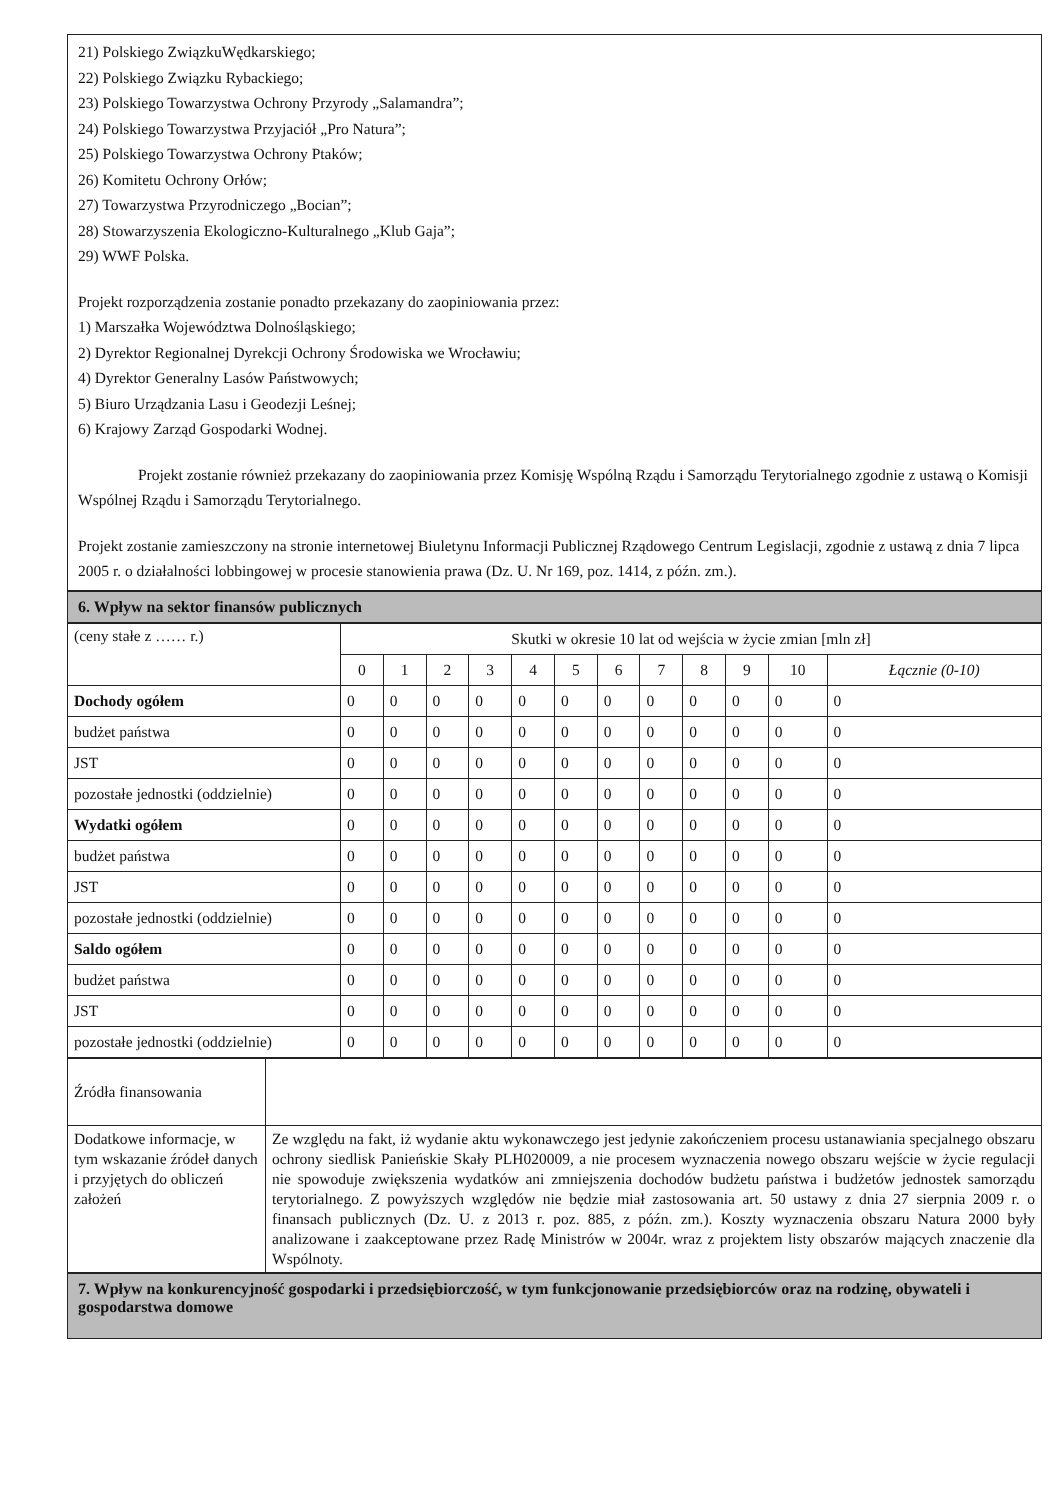21) Polskiego ZwiązkuWędkarskiego;
22) Polskiego Związku Rybackiego;
23) Polskiego Towarzystwa Ochrony Przyrody „Salamandra”;
24) Polskiego Towarzystwa Przyjaciół „Pro Natura”;
25) Polskiego Towarzystwa Ochrony Ptaków;
26) Komitetu Ochrony Orłów;
27) Towarzystwa Przyrodniczego „Bocian”;
28) Stowarzyszenia Ekologiczno-Kulturalnego „Klub Gaja”;
29) WWF Polska.
Projekt rozporządzenia zostanie ponadto przekazany do zaopiniowania przez:
1) Marszałka Województwa Dolnośląskiego;
2) Dyrektor Regionalnej Dyrekcji Ochrony Środowiska we Wrocławiu;
4) Dyrektor Generalny Lasów Państwowych;
5) Biuro Urządzania Lasu i Geodezji Leśnej;
6) Krajowy Zarząd Gospodarki Wodnej.
Projekt zostanie również przekazany do zaopiniowania przez Komisję Wspólną Rządu i Samorządu Terytorialnego zgodnie z ustawą o Komisji Wspólnej Rządu i Samorządu Terytorialnego.
Projekt zostanie zamieszczony na stronie internetowej Biuletynu Informacji Publicznej Rządowego Centrum Legislacji, zgodnie z ustawą z dnia 7 lipca 2005 r. o działalności lobbingowej w procesie stanowienia prawa (Dz. U. Nr 169, poz. 1414, z późn. zm.).
6. Wpływ na sektor finansów publicznych
| (ceny stałe z …… r.) | Skutki w okresie 10 lat od wejścia w życie zmian [mln zł] | | | | | | | | | | | |
| | 0 | 1 | 2 | 3 | 4 | 5 | 6 | 7 | 8 | 9 | 10 | Łącznie (0-10) |
| Dochody ogółem | 0 | 0 | 0 | 0 | 0 | 0 | 0 | 0 | 0 | 0 | 0 | 0 |
| budżet państwa | 0 | 0 | 0 | 0 | 0 | 0 | 0 | 0 | 0 | 0 | 0 | 0 |
| JST | 0 | 0 | 0 | 0 | 0 | 0 | 0 | 0 | 0 | 0 | 0 | 0 |
| pozostałe jednostki (oddzielnie) | 0 | 0 | 0 | 0 | 0 | 0 | 0 | 0 | 0 | 0 | 0 | 0 |
| Wydatki ogółem | 0 | 0 | 0 | 0 | 0 | 0 | 0 | 0 | 0 | 0 | 0 | 0 |
| budżet państwa | 0 | 0 | 0 | 0 | 0 | 0 | 0 | 0 | 0 | 0 | 0 | 0 |
| JST | 0 | 0 | 0 | 0 | 0 | 0 | 0 | 0 | 0 | 0 | 0 | 0 |
| pozostałe jednostki (oddzielnie) | 0 | 0 | 0 | 0 | 0 | 0 | 0 | 0 | 0 | 0 | 0 | 0 |
| Saldo ogółem | 0 | 0 | 0 | 0 | 0 | 0 | 0 | 0 | 0 | 0 | 0 | 0 |
| budżet państwa | 0 | 0 | 0 | 0 | 0 | 0 | 0 | 0 | 0 | 0 | 0 | 0 |
| JST | 0 | 0 | 0 | 0 | 0 | 0 | 0 | 0 | 0 | 0 | 0 | 0 |
| pozostałe jednostki (oddzielnie) | 0 | 0 | 0 | 0 | 0 | 0 | 0 | 0 | 0 | 0 | 0 | 0 |
| Źródła finansowania | |
| Dodatkowe informacje, w tym wskazanie źródeł danych i przyjętych do obliczeń założeń | Ze względu na fakt, iż wydanie aktu wykonawczego jest jedynie zakończeniem procesu ustanawiania specjalnego obszaru ochrony siedlisk Panieńskie Skały PLH020009, a nie procesem wyznaczenia nowego obszaru wejście w życie regulacji nie spowoduje zwiększenia wydatków ani zmniejszenia dochodów budżetu państwa i budżetów jednostek samorządu terytorialnego. Z powyższych względów nie będzie miał zastosowania art. 50 ustawy z dnia 27 sierpnia 2009 r. o finansach publicznych (Dz. U. z 2013 r. poz. 885, z późn. zm.). Koszty wyznaczenia obszaru Natura 2000 były analizowane i zaakceptowane przez Radę Ministrów w 2004r. wraz z projektem listy obszarów mających znaczenie dla Wspólnoty. |
7. Wpływ na konkurencyjność gospodarki i przedsiębiorczość, w tym funkcjonowanie przedsiębiorców oraz na rodzinę, obywateli i gospodarstwa domowe